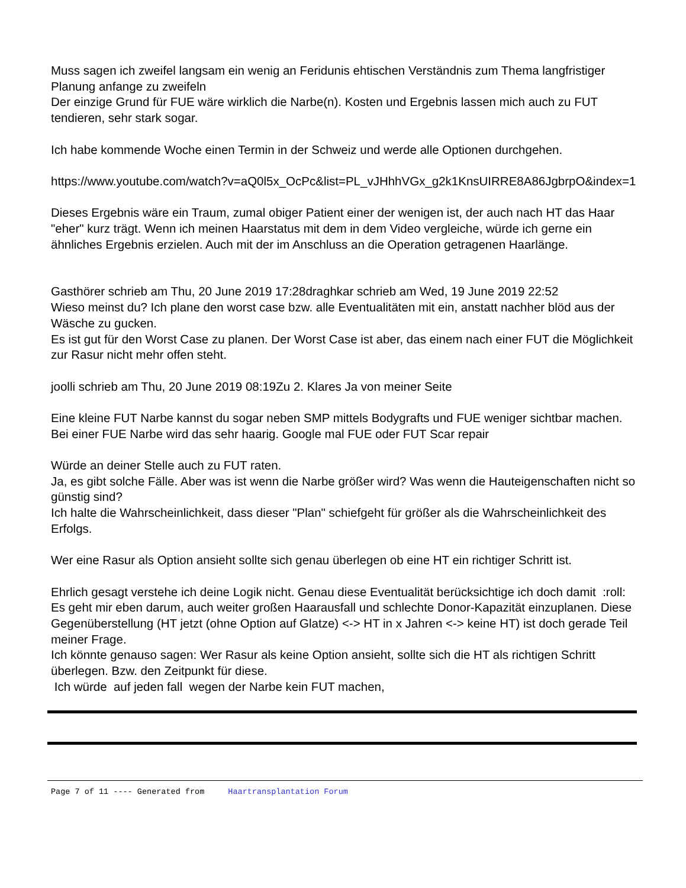Muss sagen ich zweifel langsam ein wenig an Feridunis ehtischen Verständnis zum Thema langfristiger Planung anfange zu zweifeln
Der einzige Grund für FUE wäre wirklich die Narbe(n). Kosten und Ergebnis lassen mich auch zu FUT tendieren, sehr stark sogar.
Ich habe kommende Woche einen Termin in der Schweiz und werde alle Optionen durchgehen.
https://www.youtube.com/watch?v=aQ0l5x_OcPc&list=PL_vJHhhVGx_g2k1KnsUIRRE8A86JgbrpO&index=1
Dieses Ergebnis wäre ein Traum, zumal obiger Patient einer der wenigen ist, der auch nach HT das Haar "eher" kurz trägt. Wenn ich meinen Haarstatus mit dem in dem Video vergleiche, würde ich gerne ein ähnliches Ergebnis erzielen. Auch mit der im Anschluss an die Operation getragenen Haarlänge.
Gasthörer schrieb am Thu, 20 June 2019 17:28draghkar schrieb am Wed, 19 June 2019 22:52
Wieso meinst du? Ich plane den worst case bzw. alle Eventualitäten mit ein, anstatt nachher blöd aus der Wäsche zu gucken.
Es ist gut für den Worst Case zu planen. Der Worst Case ist aber, das einem nach einer FUT die Möglichkeit zur Rasur nicht mehr offen steht.
joolli schrieb am Thu, 20 June 2019 08:19Zu 2. Klares Ja von meiner Seite
Eine kleine FUT Narbe kannst du sogar neben SMP mittels Bodygrafts und FUE weniger sichtbar machen. Bei einer FUE Narbe wird das sehr haarig. Google mal FUE oder FUT Scar repair
Würde an deiner Stelle auch zu FUT raten.
Ja, es gibt solche Fälle. Aber was ist wenn die Narbe größer wird? Was wenn die Hauteigenschaften nicht so günstig sind?
Ich halte die Wahrscheinlichkeit, dass dieser "Plan" schiefgeht für größer als die Wahrscheinlichkeit des Erfolgs.
Wer eine Rasur als Option ansieht sollte sich genau überlegen ob eine HT ein richtiger Schritt ist.
Ehrlich gesagt verstehe ich deine Logik nicht. Genau diese Eventualität berücksichtige ich doch damit :roll:
Es geht mir eben darum, auch weiter großen Haarausfall und schlechte Donor-Kapazität einzuplanen. Diese Gegenüberstellung (HT jetzt (ohne Option auf Glatze) <-> HT in x Jahren <-> keine HT) ist doch gerade Teil meiner Frage.
Ich könnte genauso sagen: Wer Rasur als keine Option ansieht, sollte sich die HT als richtigen Schritt überlegen. Bzw. den Zeitpunkt für diese.
Ich würde auf jeden fall wegen der Narbe kein FUT machen,
Page 7 of 11 ---- Generated from Haartransplantation Forum